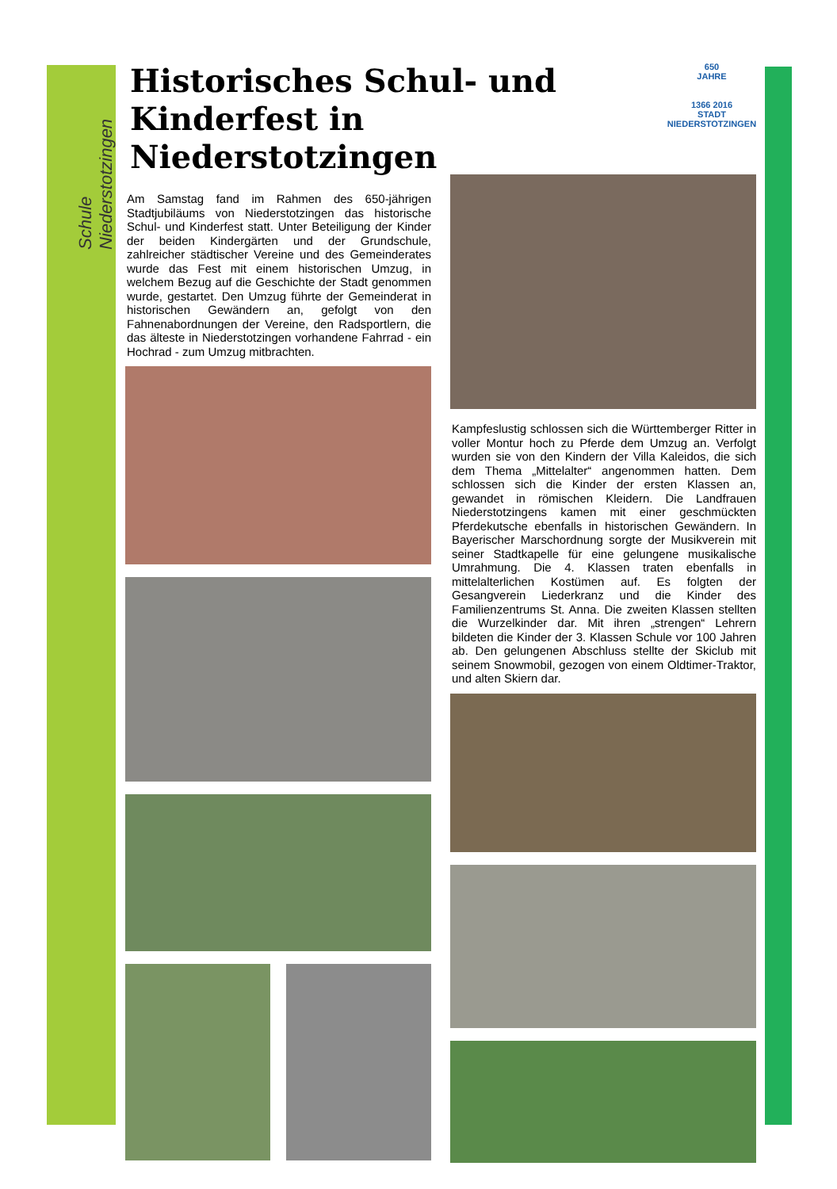Schule Niederstotzingen
650
JAHRE
1366 2016
STADT
NIEDERSTOTZINGEN
Historisches Schul- und Kinderfest in Niederstotzingen
Am Samstag fand im Rahmen des 650-jährigen Stadtjubiläums von Niederstotzingen das historische Schul- und Kinderfest statt. Unter Beteiligung der Kinder der beiden Kindergärten und der Grundschule, zahlreicher städtischer Vereine und des Gemeinderates wurde das Fest mit einem historischen Umzug, in welchem Bezug auf die Geschichte der Stadt genommen wurde, gestartet. Den Umzug führte der Gemeinderat in historischen Gewändern an, gefolgt von den Fahnenabordnungen der Vereine, den Radsportlern, die das älteste in Niederstotzingen vorhandene Fahrrad - ein Hochrad - zum Umzug mitbrachten.
Kampfeslustig schlossen sich die Württemberger Ritter in voller Montur hoch zu Pferde dem Umzug an. Verfolgt wurden sie von den Kindern der Villa Kaleidos, die sich dem Thema „Mittelalter“ angenommen hatten. Dem schlossen sich die Kinder der ersten Klassen an, gewandet in römischen Kleidern. Die Landfrauen Niederstotzingens kamen mit einer geschmückten Pferdekutsche ebenfalls in historischen Gewändern. In Bayerischer Marschordnung sorgte der Musikverein mit seiner Stadtkapelle für eine gelungene musikalische Umrahmung. Die 4. Klassen traten ebenfalls in mittelalterlichen Kostümen auf. Es folgten der Gesangverein Liederkranz und die Kinder des Familienzentrums St. Anna. Die zweiten Klassen stellten die Wurzelkinder dar. Mit ihren „strengen“ Lehrern bildeten die Kinder der 3. Klassen Schule vor 100 Jahren ab. Den gelungenen Abschluss stellte der Skiclub mit seinem Snowmobil, gezogen von einem Oldtimer-Traktor, und alten Skiern dar.